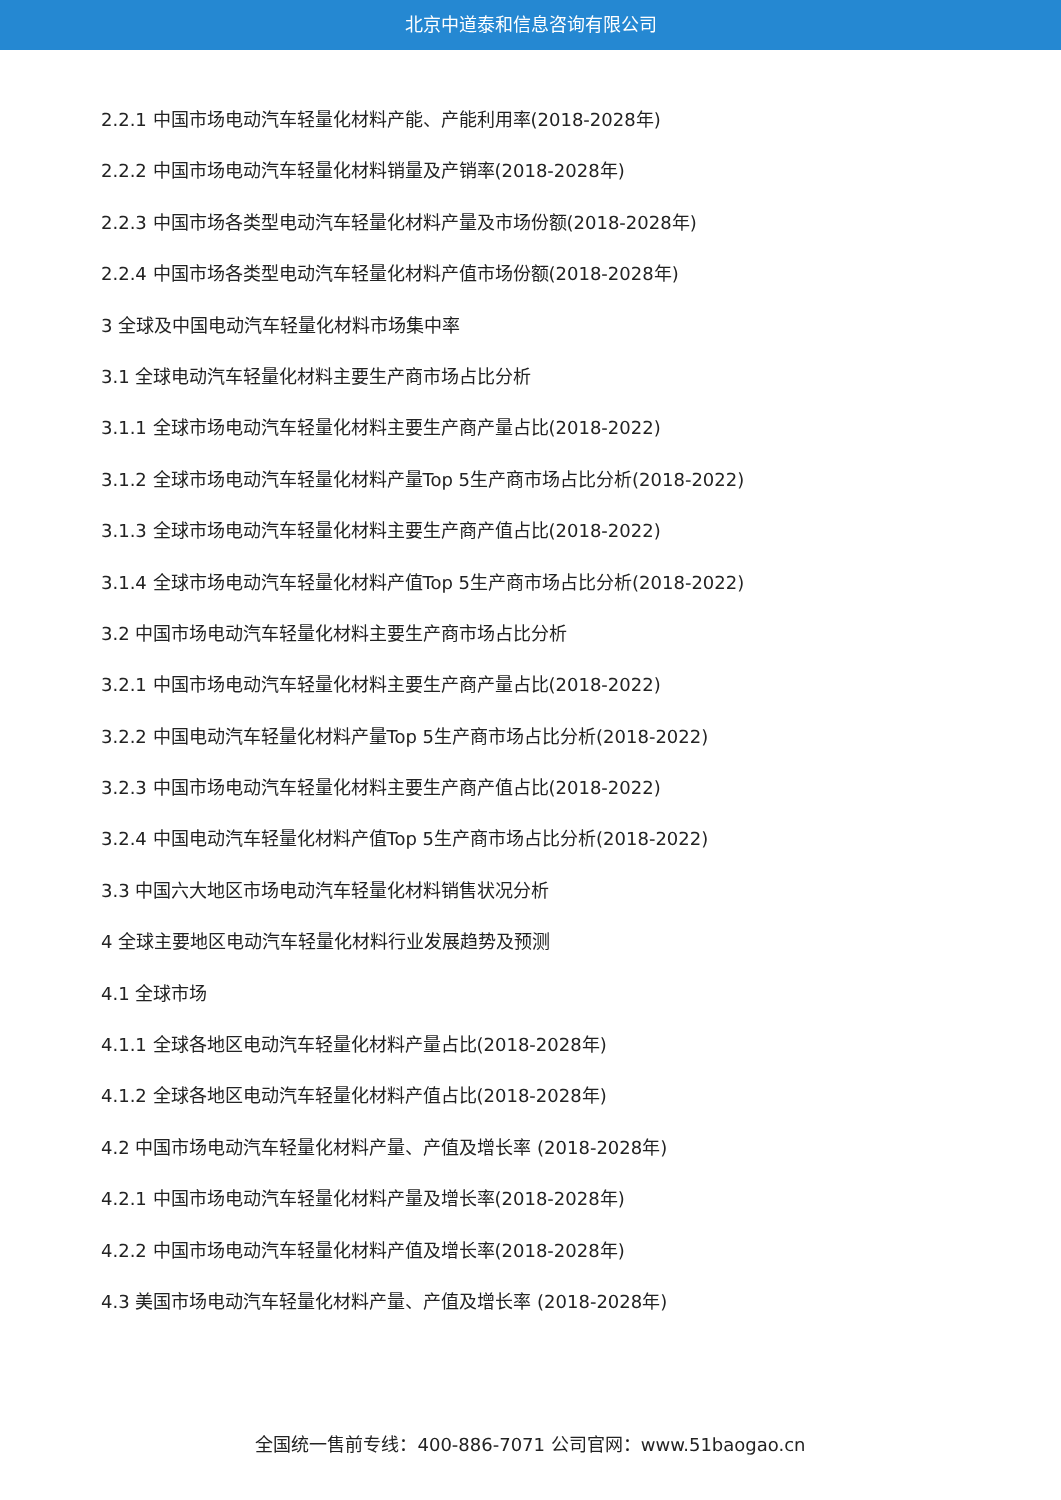北京中道泰和信息咨询有限公司
2.2.1 中国市场电动汽车轻量化材料产能、产能利用率(2018-2028年)
2.2.2 中国市场电动汽车轻量化材料销量及产销率(2018-2028年)
2.2.3 中国市场各类型电动汽车轻量化材料产量及市场份额(2018-2028年)
2.2.4 中国市场各类型电动汽车轻量化材料产值市场份额(2018-2028年)
3 全球及中国电动汽车轻量化材料市场集中率
3.1 全球电动汽车轻量化材料主要生产商市场占比分析
3.1.1 全球市场电动汽车轻量化材料主要生产商产量占比(2018-2022)
3.1.2 全球市场电动汽车轻量化材料产量Top 5生产商市场占比分析(2018-2022)
3.1.3 全球市场电动汽车轻量化材料主要生产商产值占比(2018-2022)
3.1.4 全球市场电动汽车轻量化材料产值Top 5生产商市场占比分析(2018-2022)
3.2 中国市场电动汽车轻量化材料主要生产商市场占比分析
3.2.1 中国市场电动汽车轻量化材料主要生产商产量占比(2018-2022)
3.2.2 中国电动汽车轻量化材料产量Top 5生产商市场占比分析(2018-2022)
3.2.3 中国市场电动汽车轻量化材料主要生产商产值占比(2018-2022)
3.2.4 中国电动汽车轻量化材料产值Top 5生产商市场占比分析(2018-2022)
3.3 中国六大地区市场电动汽车轻量化材料销售状况分析
4 全球主要地区电动汽车轻量化材料行业发展趋势及预测
4.1 全球市场
4.1.1 全球各地区电动汽车轻量化材料产量占比(2018-2028年)
4.1.2 全球各地区电动汽车轻量化材料产值占比(2018-2028年)
4.2 中国市场电动汽车轻量化材料产量、产值及增长率 (2018-2028年)
4.2.1 中国市场电动汽车轻量化材料产量及增长率(2018-2028年)
4.2.2 中国市场电动汽车轻量化材料产值及增长率(2018-2028年)
4.3 美国市场电动汽车轻量化材料产量、产值及增长率 (2018-2028年)
全国统一售前专线：400-886-7071 公司官网：www.51baogao.cn